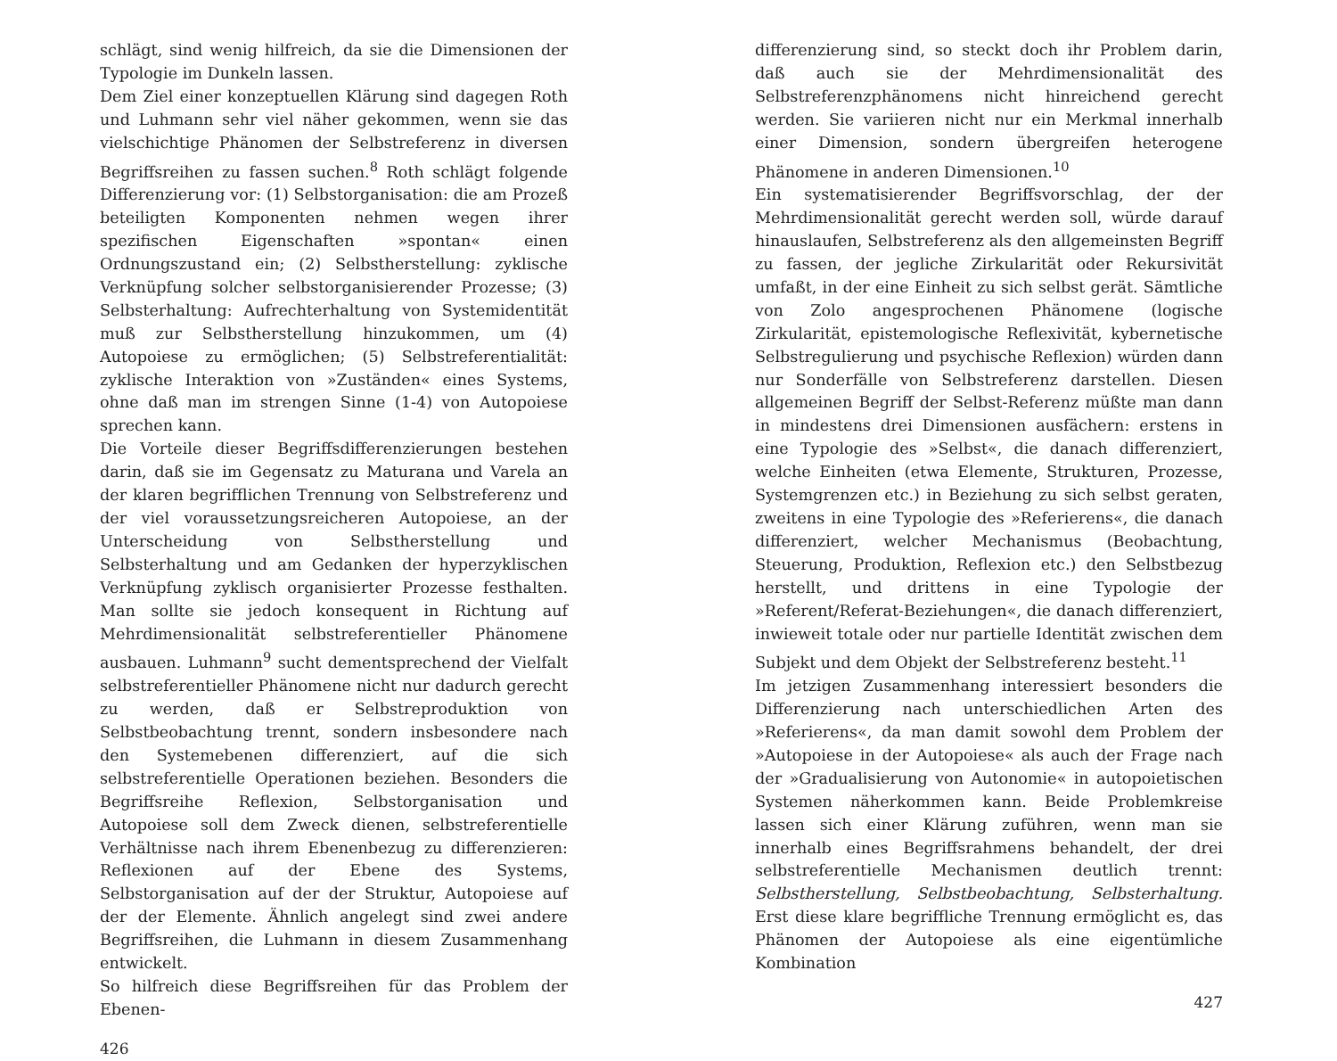schlägt, sind wenig hilfreich, da sie die Dimensionen der Typologie im Dunkeln lassen.
Dem Ziel einer konzeptuellen Klärung sind dagegen Roth und Luhmann sehr viel näher gekommen, wenn sie das vielschichtige Phänomen der Selbstreferenz in diversen Begriffsreihen zu fassen suchen.<sup>8</sup> Roth schlägt folgende Differenzierung vor: (1) Selbstorganisation: die am Prozeß beteiligten Komponenten nehmen wegen ihrer spezifischen Eigenschaften »spontan« einen Ordnungszustand ein; (2) Selbstherstellung: zyklische Verknüpfung solcher selbstorganisierender Prozesse; (3) Selbsterhaltung: Aufrechterhaltung von Systemidentität muß zur Selbstherstellung hinzukommen, um (4) Autopoiese zu ermöglichen; (5) Selbstreferentialität: zyklische Interaktion von »Zuständen« eines Systems, ohne daß man im strengen Sinne (1-4) von Autopoiese sprechen kann.
Die Vorteile dieser Begriffsdifferenzierungen bestehen darin, daß sie im Gegensatz zu Maturana und Varela an der klaren begrifflichen Trennung von Selbstreferenz und der viel voraussetzungsreicheren Autopoiese, an der Unterscheidung von Selbstherstellung und Selbsterhaltung und am Gedanken der hyperzyklischen Verknüpfung zyklisch organisierter Prozesse festhalten. Man sollte sie jedoch konsequent in Richtung auf Mehrdimensionalität selbstreferentieller Phänomene ausbauen. Luhmann<sup>9</sup> sucht dementsprechend der Vielfalt selbstreferentieller Phänomene nicht nur dadurch gerecht zu werden, daß er Selbstreproduktion von Selbstbeobachtung trennt, sondern insbesondere nach den Systemebenen differenziert, auf die sich selbstreferentielle Operationen beziehen. Besonders die Begriffsreihe Reflexion, Selbstorganisation und Autopoiese soll dem Zweck dienen, selbstreferentielle Verhältnisse nach ihrem Ebenenbezug zu differenzieren: Reflexionen auf der Ebene des Systems, Selbstorganisation auf der der Struktur, Autopoiese auf der der Elemente. Ähnlich angelegt sind zwei andere Begriffsreihen, die Luhmann in diesem Zusammenhang entwickelt.
So hilfreich diese Begriffsreihen für das Problem der Ebenen-
426
differenzierung sind, so steckt doch ihr Problem darin, daß auch sie der Mehrdimensionalität des Selbstreferenzphänomens nicht hinreichend gerecht werden. Sie variieren nicht nur ein Merkmal innerhalb einer Dimension, sondern übergreifen heterogene Phänomene in anderen Dimensionen.<sup>10</sup>
Ein systematisierender Begriffsvorschlag, der der Mehrdimensionalität gerecht werden soll, würde darauf hinauslaufen, Selbstreferenz als den allgemeinsten Begriff zu fassen, der jegliche Zirkularität oder Rekursivität umfaßt, in der eine Einheit zu sich selbst gerät. Sämtliche von Zolo angesprochenen Phänomene (logische Zirkularität, epistemologische Reflexivität, kybernetische Selbstregulierung und psychische Reflexion) würden dann nur Sonderfälle von Selbstreferenz darstellen. Diesen allgemeinen Begriff der Selbst-Referenz müßte man dann in mindestens drei Dimensionen ausfächern: erstens in eine Typologie des »Selbst«, die danach differenziert, welche Einheiten (etwa Elemente, Strukturen, Prozesse, Systemgrenzen etc.) in Beziehung zu sich selbst geraten, zweitens in eine Typologie des »Referierens«, die danach differenziert, welcher Mechanismus (Beobachtung, Steuerung, Produktion, Reflexion etc.) den Selbstbezug herstellt, und drittens in eine Typologie der »Referent/Referat-Beziehungen«, die danach differenziert, inwieweit totale oder nur partielle Identität zwischen dem Subjekt und dem Objekt der Selbstreferenz besteht.<sup>11</sup>
Im jetzigen Zusammenhang interessiert besonders die Differenzierung nach unterschiedlichen Arten des »Referierens«, da man damit sowohl dem Problem der »Autopoiese in der Autopoiese« als auch der Frage nach der »Gradualisierung von Autonomie« in autopoietischen Systemen näherkommen kann. Beide Problemkreise lassen sich einer Klärung zuführen, wenn man sie innerhalb eines Begriffsrahmens behandelt, der drei selbstreferentielle Mechanismen deutlich trennt: Selbstherstellung, Selbstbeobachtung, Selbsterhaltung. Erst diese klare begriffliche Trennung ermöglicht es, das Phänomen der Autopoiese als eine eigentümliche Kombination
427